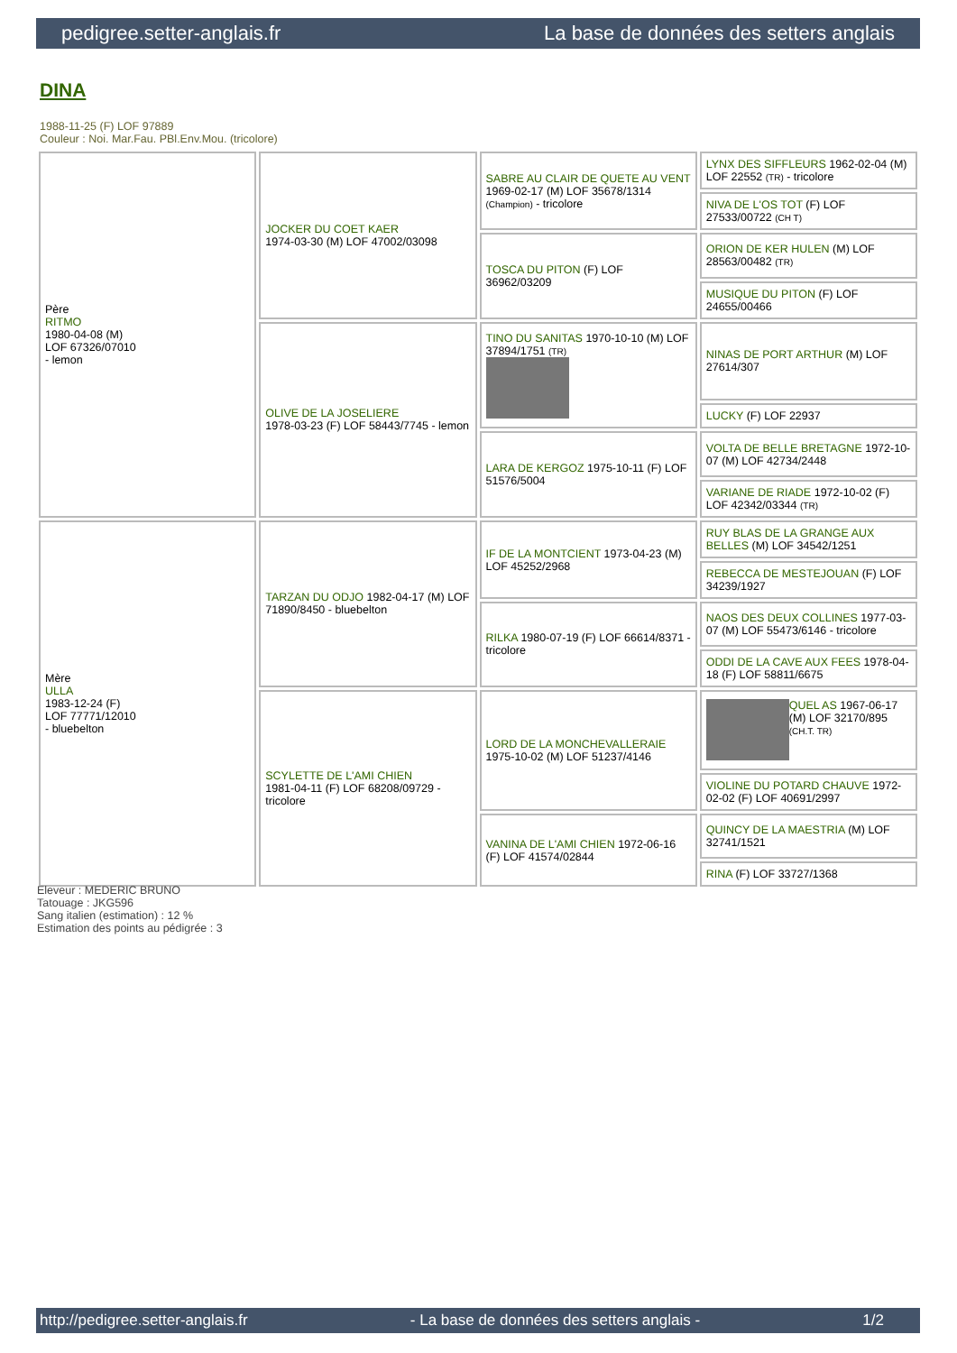pedigree.setter-anglais.fr La base de données des setters anglais
DINA
1988-11-25 (F) LOF 97889
Couleur : Noi. Mar.Fau. PBl.Env.Mou. (tricolore)
| Père RITMO 1980-04-08 (M) LOF 67326/07010 - lemon | JOCKER DU COET KAER 1974-03-30 (M) LOF 47002/03098 | SABRE AU CLAIR DE QUETE AU VENT 1969-02-17 (M) LOF 35678/1314 (Champion) - tricolore | LYNX DES SIFFLEURS 1962-02-04 (M) LOF 22552 (TR) - tricolore |
| | | | NIVA DE L'OS TOT (F) LOF 27533/00722 (CH T) |
| | | TOSCA DU PITON (F) LOF 36962/03209 | ORION DE KER HULEN (M) LOF 28563/00482 (TR) |
| | | | MUSIQUE DU PITON (F) LOF 24655/00466 |
| | OLIVE DE LA JOSELIERE 1978-03-23 (F) LOF 58443/7745 - lemon | TINO DU SANITAS 1970-10-10 (M) LOF 37894/1751 (TR) | NINAS DE PORT ARTHUR (M) LOF 27614/307 |
| | | | LUCKY (F) LOF 22937 |
| | | LARA DE KERGOZ 1975-10-11 (F) LOF 51576/5004 | VOLTA DE BELLE BRETAGNE 1972-10-07 (M) LOF 42734/2448 |
| | | | VARIANE DE RIADE 1972-10-02 (F) LOF 42342/03344 (TR) |
| Mère ULLA 1983-12-24 (F) LOF 77771/12010 - bluebelton | TARZAN DU ODJO 1982-04-17 (M) LOF 71890/8450 - bluebelton | IF DE LA MONTCIENT 1973-04-23 (M) LOF 45252/2968 | RUY BLAS DE LA GRANGE AUX BELLES (M) LOF 34542/1251 |
| | | | REBECCA DE MESTEJOUAN (F) LOF 34239/1927 |
| | | RILKA 1980-07-19 (F) LOF 66614/8371 - tricolore | NAOS DES DEUX COLLINES 1977-03-07 (M) LOF 55473/6146 - tricolore |
| | | | ODDI DE LA CAVE AUX FEES 1978-04-18 (F) LOF 58811/6675 |
| | SCYLETTE DE L'AMI CHIEN 1981-04-11 (F) LOF 68208/09729 - tricolore | LORD DE LA MONCHEVALLERAIE 1975-10-02 (M) LOF 51237/4146 | QUEL AS 1967-06-17 (M) LOF 32170/895 (CH.T. TR) |
| | | | VIOLINE DU POTARD CHAUVE 1972-02-02 (F) LOF 40691/2997 |
| | | VANINA DE L'AMI CHIEN 1972-06-16 (F) LOF 41574/02844 | QUINCY DE LA MAESTRIA (M) LOF 32741/1521 |
| | | | RINA (F) LOF 33727/1368 |
Eleveur : MEDERIC BRUNO
Tatouage : JKG596
Sang italien (estimation) : 12 %
Estimation des points au pédigrée : 3
http://pedigree.setter-anglais.fr - La base de données des setters anglais - 1/2